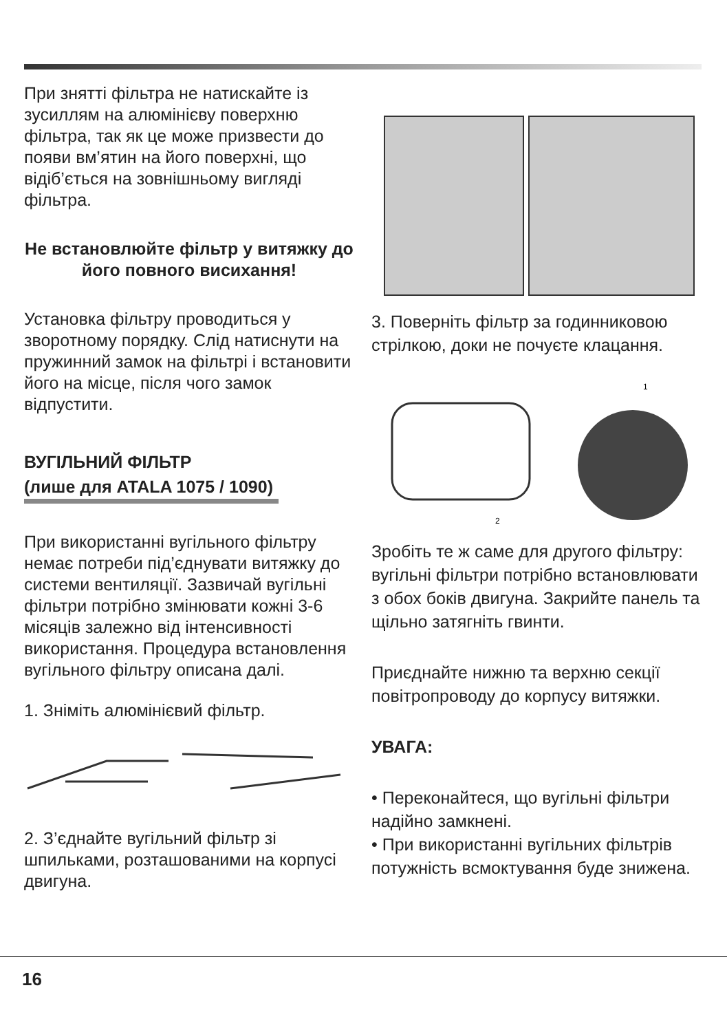При знятті фільтра не натискайте із зусиллям на алюмінієву поверхню фільтра, так як це може призвести до появи вм’ятин на його поверхні, що відіб’ється на зовнішньому вигляді фільтра.
Не встановлюйте фільтр у витяжку до його повного висихання!
Установка фільтру проводиться у зворотному порядку. Слід натиснути на пружинний замок на фільтрі і встановити його на місце, після чого замок відпустити.
ВУГІЛЬНИЙ ФІЛЬТР
(лише для ATALA 1075 / 1090)
При використанні вугільного фільтру немає потреби під’єднувати витяжку до системи вентиляції. Зазвичай вугільні фільтри потрібно змінювати кожні 3-6 місяців залежно від інтенсивності використання. Процедура встановлення вугільного фільтру описана далі.
1. Зніміть алюмінієвий фільтр.
2. З’єднайте вугільний фільтр зі шпильками, розташованими на корпусі двигуна.
3. Поверніть фільтр за годинниковою стрілкою, доки не почуєте клацання.
1
2
Зробіть те ж саме для другого фільтру: вугільні фільтри потрібно встановлювати з обох боків двигуна. Закрийте панель та щільно затягніть гвинти.
Приєднайте нижню та верхню секції повітропроводу до корпусу витяжки.
УВАГА:
• Переконайтеся, що вугільні фільтри надійно замкнені.
• При використанні вугільних фільтрів потужність всмоктування буде знижена.
16